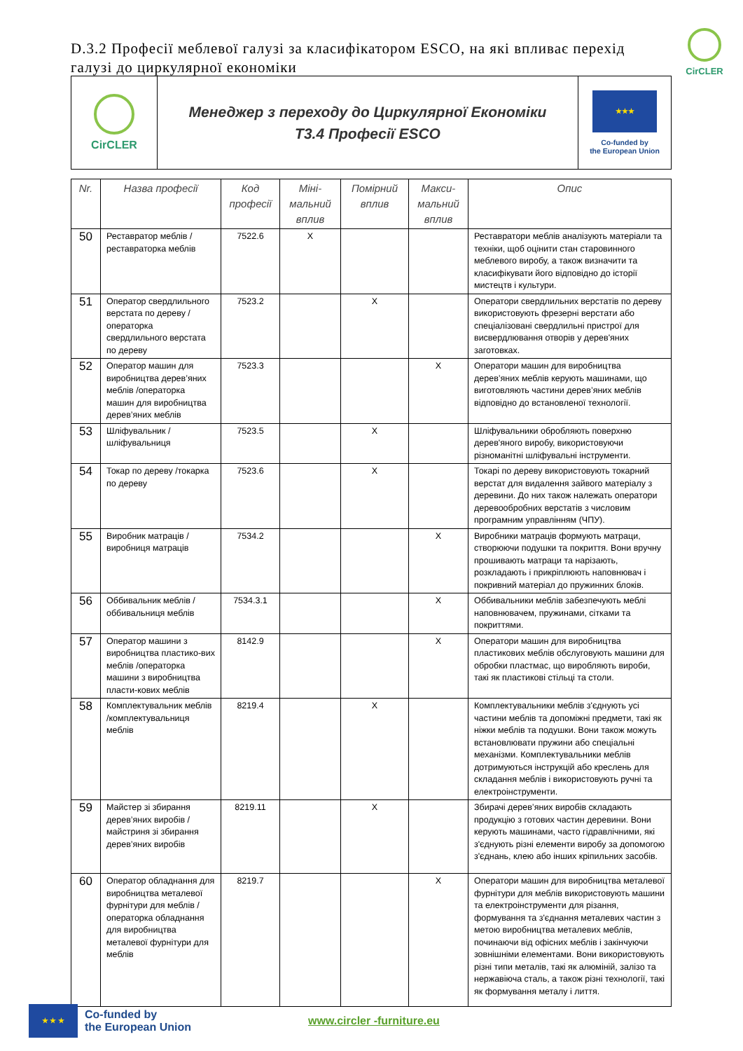D.3.2 Професії меблевої галузі за класифікатором ESCO, на які впливає перехід галузі до циркулярної економіки
CirCLER
| CirCLER | Менеджер з переходу до Циркулярної Економіки T3.4 Професії ESCO | ★★★ Co-funded by the European Union |
| Nr. | Назва професії | Код професії | Міні-мальний вплив | Помірний вплив | Макси-мальний вплив | Опис |
| --- | --- | --- | --- | --- | --- | --- |
| 50 | Реставратор меблів /реставраторка меблів | 7522.6 | X | | | Реставратори меблів аналізують матеріали та техніки, щоб оцінити стан старовинного меблевого виробу, а також визначити та класифікувати його відповідно до історії мистецтв і культури. |
| 51 | Оператор свердлильного верстата по дереву /операторка свердлильного верстата по дереву | 7523.2 | | X | | Оператори свердлильних верстатів по дереву використовують фрезерні верстати або спеціалізовані свердлильні пристрої для висвердлювання отворів у дерев'яних заготовках. |
| 52 | Оператор машин для виробництва дерев’яних меблів /операторка машин для виробництва дерев’яних меблів | 7523.3 | | | X | Оператори машин для виробництва дерев’яних меблів керують машинами, що виготовляють частини дерев’яних меблів відповідно до встановленої технології. |
| 53 | Шліфувальник /шліфувальниця | 7523.5 | | X | | Шліфувальники обробляють поверхню дерев'яного виробу, використовуючи різноманітні шліфувальні інструменти. |
| 54 | Токар по дереву /токарка по дереву | 7523.6 | | X | | Токарі по дереву використовують токарний верстат для видалення зайвого матеріалу з деревини. До них також належать оператори деревообробних верстатів з числовим програмним управлінням (ЧПУ). |
| 55 | Виробник матраців /виробниця матраців | 7534.2 | | | X | Виробники матраців формують матраци, створюючи подушки та покриття. Вони вручну прошивають матраци та нарізають, розкладають і прикріплюють наповнювач і покривний матеріал до пружинних блоків. |
| 56 | Оббивальник меблів /оббивальниця меблів | 7534.3.1 | | | X | Оббивальники меблів забезпечують меблі наповнювачем, пружинами, сітками та покриттями. |
| 57 | Оператор машини з виробництва пластико-вих меблів /операторка машини з виробництва пласти-кових меблів | 8142.9 | | | X | Оператори машин для виробництва пластикових меблів обслуговують машини для обробки пластмас, що виробляють вироби, такі як пластикові стільці та столи. |
| 58 | Комплектувальник меблів /комплектувальниця меблів | 8219.4 | | X | | Комплектувальники меблів з'єднують усі частини меблів та допоміжні предмети, такі як ніжки меблів та подушки. Вони також можуть встановлювати пружини або спеціальні механізми. Комплектувальники меблів дотримуються інструкцій або креслень для складання меблів і використовують ручні та електроінструменти. |
| 59 | Майстер зі збирання дерев’яних виробів /майстриня зі збирання дерев’яних виробів | 8219.11 | | X | | Збирачі дерев’яних виробів складають продукцію з готових частин деревини. Вони керують машинами, часто гідравлічними, які з'єднують різні елементи виробу за допомогою з'єднань, клею або інших кріпильних засобів. |
| 60 | Оператор обладнання для виробництва металевої фурнітури для меблів /операторка обладнання для виробництва металевої фурнітури для меблів | 8219.7 | | | X | Оператори машин для виробництва металевої фурнітури для меблів використовують машини та електроінструменти для різання, формування та з'єднання металевих частин з метою виробництва металевих меблів, починаючи від офісних меблів і закінчуючи зовнішніми елементами. Вони використовують різні типи металів, такі як алюміній, залізо та нержавіюча сталь, а також різні технології, такі як формування металу і лиття. |
★ ★ ★
Co-funded by
the European Union
www.circler -furniture.eu